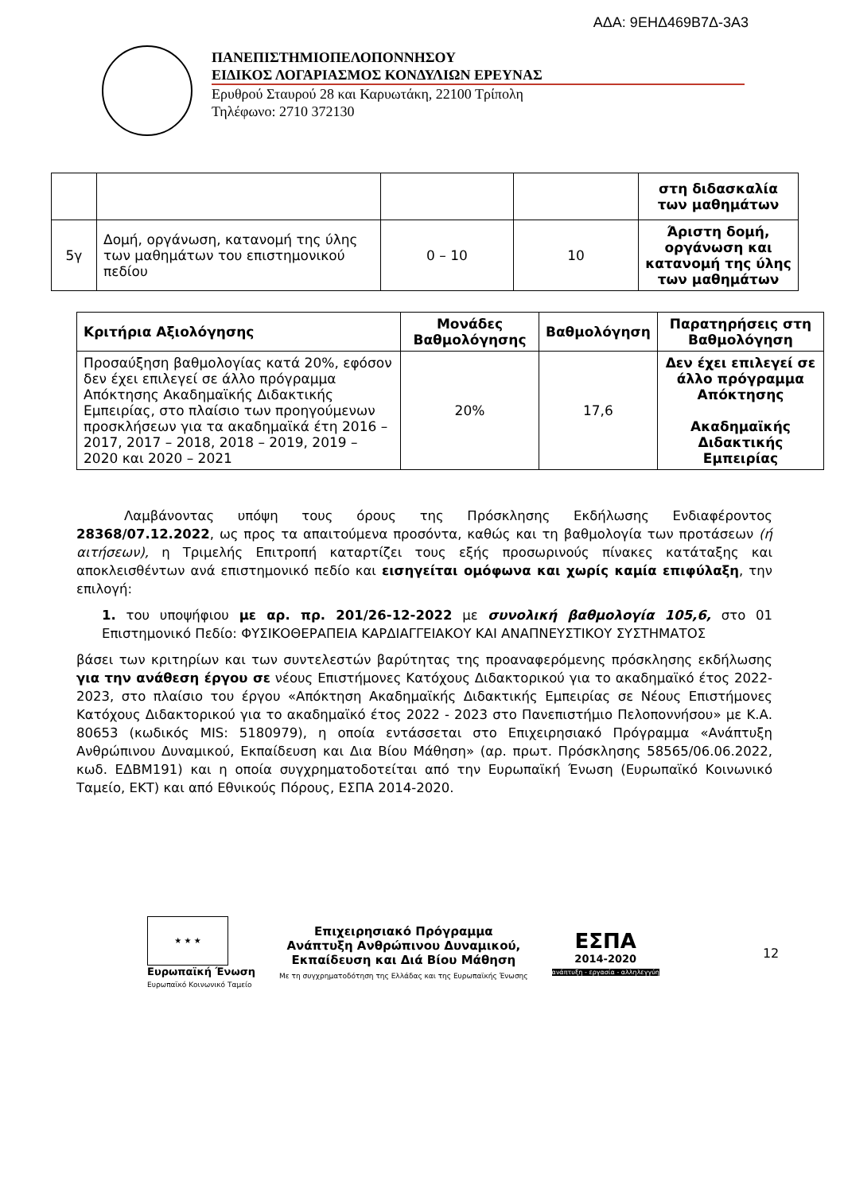ΑΔΑ: 9ΕΗΔ469Β7Δ-3Α3
ΠΑΝΕΠΙΣΤΗΜΙΟΠΕΛΟΠΟΝΝΗΣΟΥ
ΕΙΔΙΚΟΣ ΛΟΓΑΡΙΑΣΜΟΣ ΚΟΝΔΥΛΙΩΝ ΕΡΕΥΝΑΣ
Ερυθρού Σταυρού 28 και Καρυωτάκη, 22100 Τρίπολη
Τηλέφωνο: 2710 372130
| | | | | στη διδασκαλία των μαθημάτων |
| 5γ | Δομή, οργάνωση, κατανομή της ύλης των μαθημάτων του επιστημονικού πεδίου | 0 – 10 | 10 | Άριστη δομή, οργάνωση και κατανομή της ύλης των μαθημάτων |
| Κριτήρια Αξιολόγησης | Μονάδες Βαθμολόγησης | Βαθμολόγηση | Παρατηρήσεις στη Βαθμολόγηση |
| --- | --- | --- | --- |
| Προσαύξηση βαθμολογίας κατά 20%, εφόσον δεν έχει επιλεγεί σε άλλο πρόγραμμα Απόκτησης Ακαδημαϊκής Διδακτικής Εμπειρίας, στο πλαίσιο των προηγούμενων προσκλήσεων για τα ακαδημαϊκά έτη 2016 – 2017, 2017 – 2018, 2018 – 2019, 2019 – 2020 και 2020 – 2021 | 20% | 17,6 | Δεν έχει επιλεγεί σε άλλο πρόγραμμα Απόκτησης Ακαδημαϊκής Διδακτικής Εμπειρίας |
Λαμβάνοντας υπόψη τους όρους της Πρόσκλησης Εκδήλωσης Ενδιαφέροντος 28368/07.12.2022, ως προς τα απαιτούμενα προσόντα, καθώς και τη βαθμολογία των προτάσεων (ή αιτήσεων), η Τριμελής Επιτροπή καταρτίζει τους εξής προσωρινούς πίνακες κατάταξης και αποκλεισθέντων ανά επιστημονικό πεδίο και εισηγείται ομόφωνα και χωρίς καμία επιφύλαξη, την επιλογή:
1. του υποψήφιου με αρ. πρ. 201/26-12-2022 με συνολική βαθμολογία 105,6, στο 01 Επιστημονικό Πεδίο: ΦΥΣΙΚΟΘΕΡΑΠΕΙΑ ΚΑΡΔΙΑΓΓΕΙΑΚΟΥ ΚΑΙ ΑΝΑΠΝΕΥΣΤΙΚΟΥ ΣΥΣΤΗΜΑΤΟΣ
βάσει των κριτηρίων και των συντελεστών βαρύτητας της προαναφερόμενης πρόσκλησης εκδήλωσης για την ανάθεση έργου σε νέους Επιστήμονες Κατόχους Διδακτορικού για το ακαδημαϊκό έτος 2022-2023, στο πλαίσιο του έργου «Απόκτηση Ακαδημαϊκής Διδακτικής Εμπειρίας σε Νέους Επιστήμονες Κατόχους Διδακτορικού για το ακαδημαϊκό έτος 2022 - 2023 στο Πανεπιστήμιο Πελοποννήσου» με Κ.Α. 80653 (κωδικός MIS: 5180979), η οποία εντάσσεται στο Επιχειρησιακό Πρόγραμμα «Ανάπτυξη Ανθρώπινου Δυναμικού, Εκπαίδευση και Δια Βίου Μάθηση» (αρ. πρωτ. Πρόσκλησης 58565/06.06.2022, κωδ. ΕΔΒΜ191) και η οποία συγχρηματοδοτείται από την Ευρωπαϊκή Ένωση (Ευρωπαϊκό Κοινωνικό Ταμείο, ΕΚΤ) και από Εθνικούς Πόρους, ΕΣΠΑ 2014-2020.
★ ★ ★
Ευρωπαϊκή Ένωση
Ευρωπαϊκό Κοινωνικό Ταμείο
Επιχειρησιακό Πρόγραμμα
Ανάπτυξη Ανθρώπινου Δυναμικού,
Εκπαίδευση και Διά Βίου Μάθηση
Με τη συγχρηματοδότηση της Ελλάδας και της Ευρωπαϊκής Ένωσης
ΕΣΠΑ
2014-2020
ανάπτυξη - εργασία - αλληλεγγύη
12